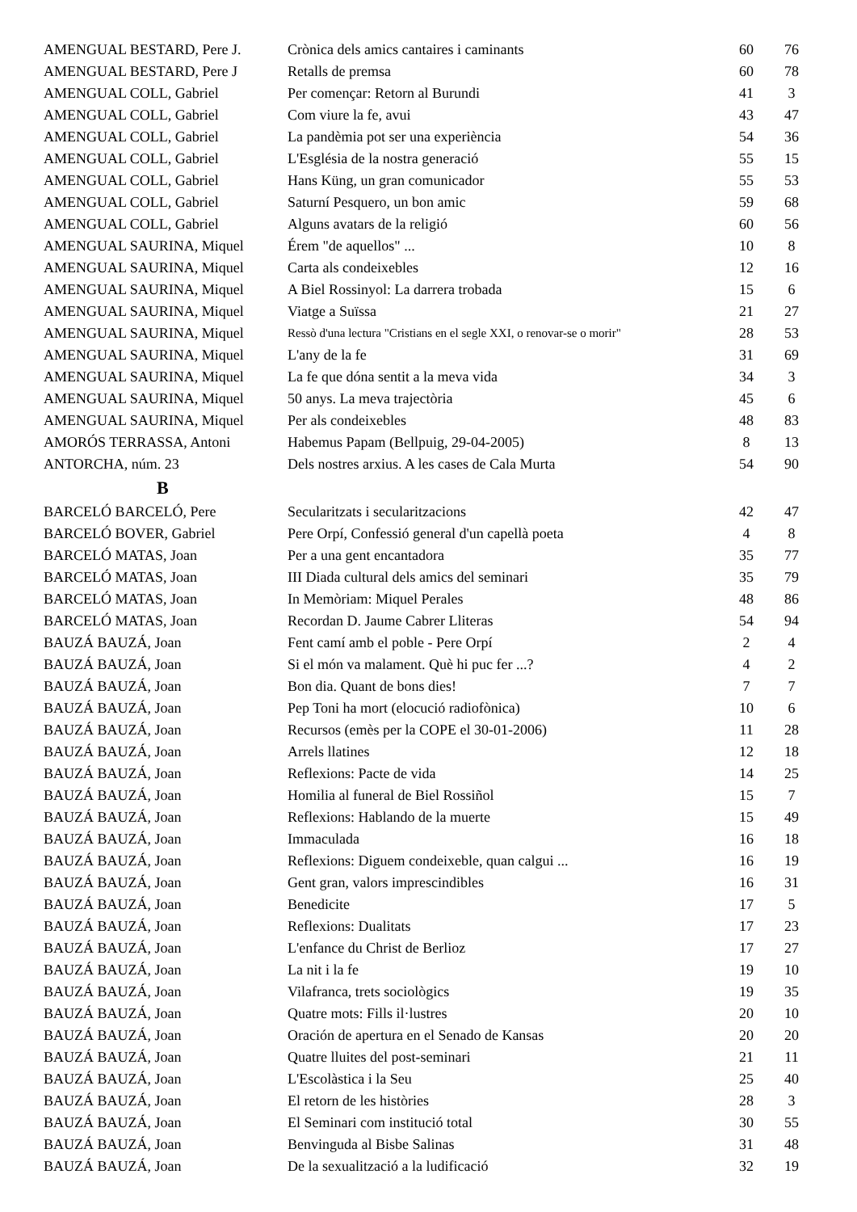| AMENGUAL BESTARD, Pere J. | Crònica dels amics cantaires i caminants | 60 | 76 |
| AMENGUAL BESTARD, Pere J | Retalls de premsa | 60 | 78 |
| AMENGUAL COLL, Gabriel | Per començar: Retorn al Burundi | 41 | 3 |
| AMENGUAL COLL, Gabriel | Com viure la fe, avui | 43 | 47 |
| AMENGUAL COLL, Gabriel | La pandèmia pot ser una experiència | 54 | 36 |
| AMENGUAL COLL, Gabriel | L'Església de la nostra generació | 55 | 15 |
| AMENGUAL COLL, Gabriel | Hans Küng, un gran comunicador | 55 | 53 |
| AMENGUAL COLL, Gabriel | Saturní Pesquero, un bon amic | 59 | 68 |
| AMENGUAL COLL, Gabriel | Alguns avatars de la religió | 60 | 56 |
| AMENGUAL SAURINA, Miquel | Érem "de aquellos" ... | 10 | 8 |
| AMENGUAL SAURINA, Miquel | Carta als condeixebles | 12 | 16 |
| AMENGUAL SAURINA, Miquel | A Biel Rossinyol: La darrera trobada | 15 | 6 |
| AMENGUAL SAURINA, Miquel | Viatge a Suïssa | 21 | 27 |
| AMENGUAL SAURINA, Miquel | Ressò d'una lectura "Cristians en el segle XXI, o renovar-se o morir" | 28 | 53 |
| AMENGUAL SAURINA, Miquel | L'any de la fe | 31 | 69 |
| AMENGUAL SAURINA, Miquel | La fe que dóna sentit a la meva vida | 34 | 3 |
| AMENGUAL SAURINA, Miquel | 50 anys. La meva trajectòria | 45 | 6 |
| AMENGUAL SAURINA, Miquel | Per als condeixebles | 48 | 83 |
| AMORÓS TERRASSA, Antoni | Habemus Papam (Bellpuig, 29-04-2005) | 8 | 13 |
| ANTORCHA, núm. 23 | Dels nostres arxius. A les cases de Cala Murta | 54 | 90 |
| B | | | |
| BARCELÓ BARCELÓ, Pere | Secularitzats i secularitzacions | 42 | 47 |
| BARCELÓ BOVER, Gabriel | Pere Orpí, Confessió general d'un capellà poeta | 4 | 8 |
| BARCELÓ MATAS, Joan | Per a una gent encantadora | 35 | 77 |
| BARCELÓ MATAS, Joan | III Diada cultural dels amics del seminari | 35 | 79 |
| BARCELÓ MATAS, Joan | In Memòriam: Miquel Perales | 48 | 86 |
| BARCELÓ MATAS, Joan | Recordan D. Jaume Cabrer Lliteras | 54 | 94 |
| BAUZÁ BAUZÁ, Joan | Fent camí amb el poble - Pere Orpí | 2 | 4 |
| BAUZÁ BAUZÁ, Joan | Si el món va malament. Què hi puc fer ...? | 4 | 2 |
| BAUZÁ BAUZÁ, Joan | Bon dia. Quant de bons dies! | 7 | 7 |
| BAUZÁ BAUZÁ, Joan | Pep Toni ha mort (elocució radiofònica) | 10 | 6 |
| BAUZÁ BAUZÁ, Joan | Recursos (emès per la COPE el 30-01-2006) | 11 | 28 |
| BAUZÁ BAUZÁ, Joan | Arrels llatines | 12 | 18 |
| BAUZÁ BAUZÁ, Joan | Reflexions: Pacte de vida | 14 | 25 |
| BAUZÁ BAUZÁ, Joan | Homilia al funeral de Biel Rossiñol | 15 | 7 |
| BAUZÁ BAUZÁ, Joan | Reflexions: Hablando de la muerte | 15 | 49 |
| BAUZÁ BAUZÁ, Joan | Immaculada | 16 | 18 |
| BAUZÁ BAUZÁ, Joan | Reflexions: Diguem condeixeble, quan calgui ... | 16 | 19 |
| BAUZÁ BAUZÁ, Joan | Gent gran, valors imprescindibles | 16 | 31 |
| BAUZÁ BAUZÁ, Joan | Benedicite | 17 | 5 |
| BAUZÁ BAUZÁ, Joan | Reflexions: Dualitats | 17 | 23 |
| BAUZÁ BAUZÁ, Joan | L'enfance du Christ de Berlioz | 17 | 27 |
| BAUZÁ BAUZÁ, Joan | La nit i la fe | 19 | 10 |
| BAUZÁ BAUZÁ, Joan | Vilafranca, trets sociològics | 19 | 35 |
| BAUZÁ BAUZÁ, Joan | Quatre mots: Fills il·lustres | 20 | 10 |
| BAUZÁ BAUZÁ, Joan | Oración de apertura en el Senado de Kansas | 20 | 20 |
| BAUZÁ BAUZÁ, Joan | Quatre lluites del post-seminari | 21 | 11 |
| BAUZÁ BAUZÁ, Joan | L'Escolàstica i la Seu | 25 | 40 |
| BAUZÁ BAUZÁ, Joan | El retorn de les històries | 28 | 3 |
| BAUZÁ BAUZÁ, Joan | El Seminari com institució total | 30 | 55 |
| BAUZÁ BAUZÁ, Joan | Benvinguda al Bisbe Salinas | 31 | 48 |
| BAUZÁ BAUZÁ, Joan | De la sexualització a la ludificació | 32 | 19 |